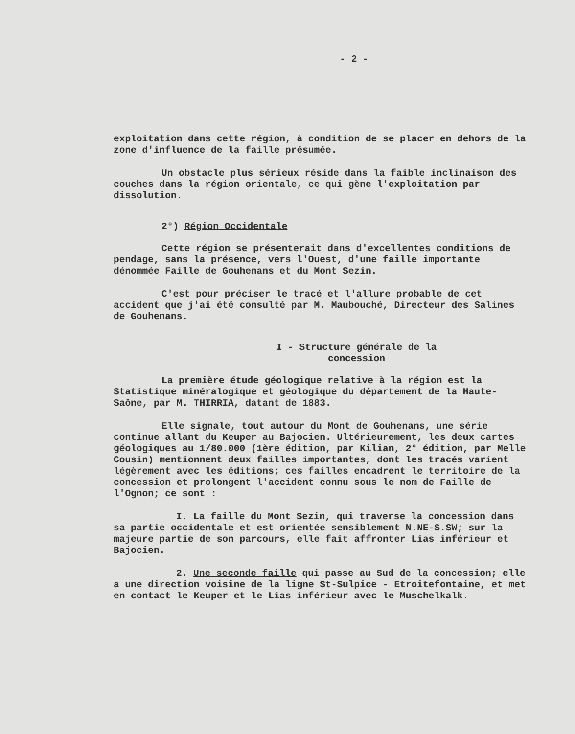- 2 -
exploitation dans cette région, à condition de se placer en dehors de la zone d'influence de la faille présumée.
Un obstacle plus sérieux réside dans la faible inclinaison des couches dans la région orientale, ce qui gène l'exploitation par dissolution.
2°) Région Occidentale
Cette région se présenterait dans d'excellentes conditions de pendage, sans la présence, vers l'Ouest, d'une faille importante dénommée Faille de Gouhenans et du Mont Sezin.
C'est pour préciser le tracé et l'allure probable de cet accident que j'ai été consulté par M. Maubouché, Directeur des Salines de Gouhenans.
I - Structure générale de la
concession
La première étude géologique relative à la région est la Statistique minéralogique et géologique du département de la Haute-Saône, par M. THIRRIA, datant de 1883.
Elle signale, tout autour du Mont de Gouhenans, une série continue allant du Keuper au Bajocien. Ultérieurement, les deux cartes géologiques au 1/80.000 (1ère édition, par Kilian, 2° édition, par Melle Cousin) mentionnent deux failles importantes, dont les tracés varient légèrement avec les éditions; ces failles encadrent le territoire de la concession et prolongent l'accident connu sous le nom de Faille de l'Ognon; ce sont :
I. La faille du Mont Sezin, qui traverse la concession dans sa partie occidentale et est orientée sensiblement N.NE-S.SW; sur la majeure partie de son parcours, elle fait affronter Lias inférieur et Bajocien.
2. Une seconde faille qui passe au Sud de la concession; elle a une direction voisine de la ligne St-Sulpice - Etroitefontaine, et met en contact le Keuper et le Lias inférieur avec le Muschelkalk.